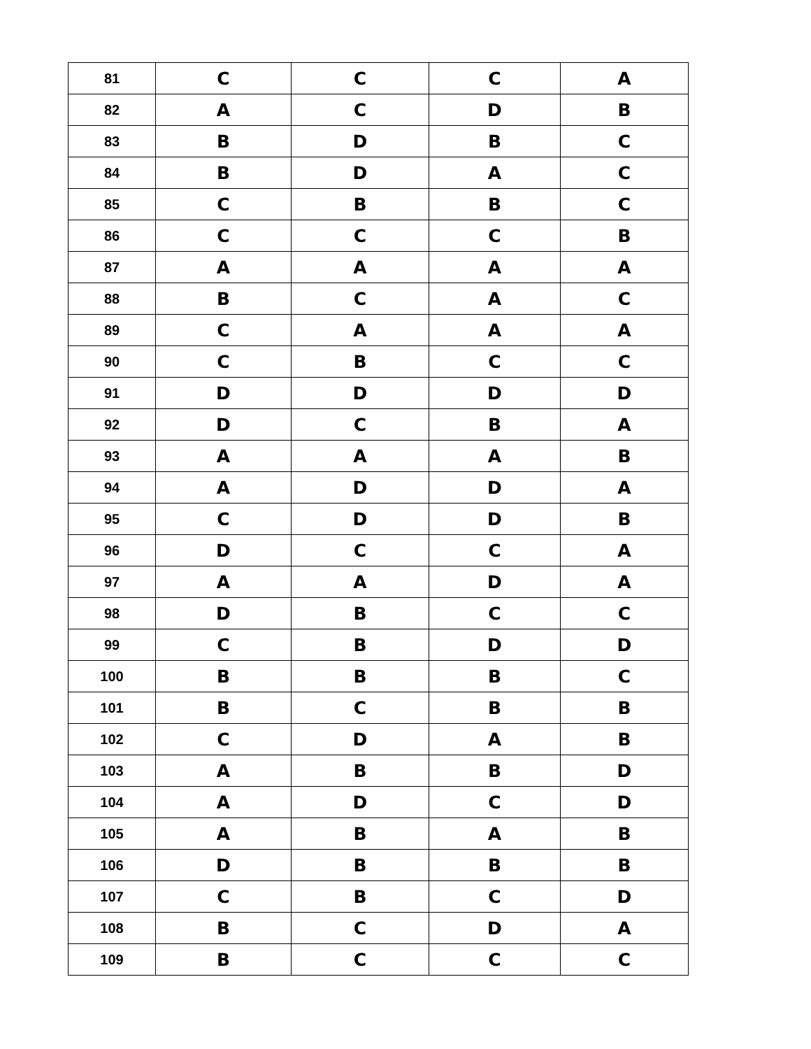| 81 | C | C | C | A |
| 82 | A | C | D | B |
| 83 | B | D | B | C |
| 84 | B | D | A | C |
| 85 | C | B | B | C |
| 86 | C | C | C | B |
| 87 | A | A | A | A |
| 88 | B | C | A | C |
| 89 | C | A | A | A |
| 90 | C | B | C | C |
| 91 | D | D | D | D |
| 92 | D | C | B | A |
| 93 | A | A | A | B |
| 94 | A | D | D | A |
| 95 | C | D | D | B |
| 96 | D | C | C | A |
| 97 | A | A | D | A |
| 98 | D | B | C | C |
| 99 | C | B | D | D |
| 100 | B | B | B | C |
| 101 | B | C | B | B |
| 102 | C | D | A | B |
| 103 | A | B | B | D |
| 104 | A | D | C | D |
| 105 | A | B | A | B |
| 106 | D | B | B | B |
| 107 | C | B | C | D |
| 108 | B | C | D | A |
| 109 | B | C | C | C |